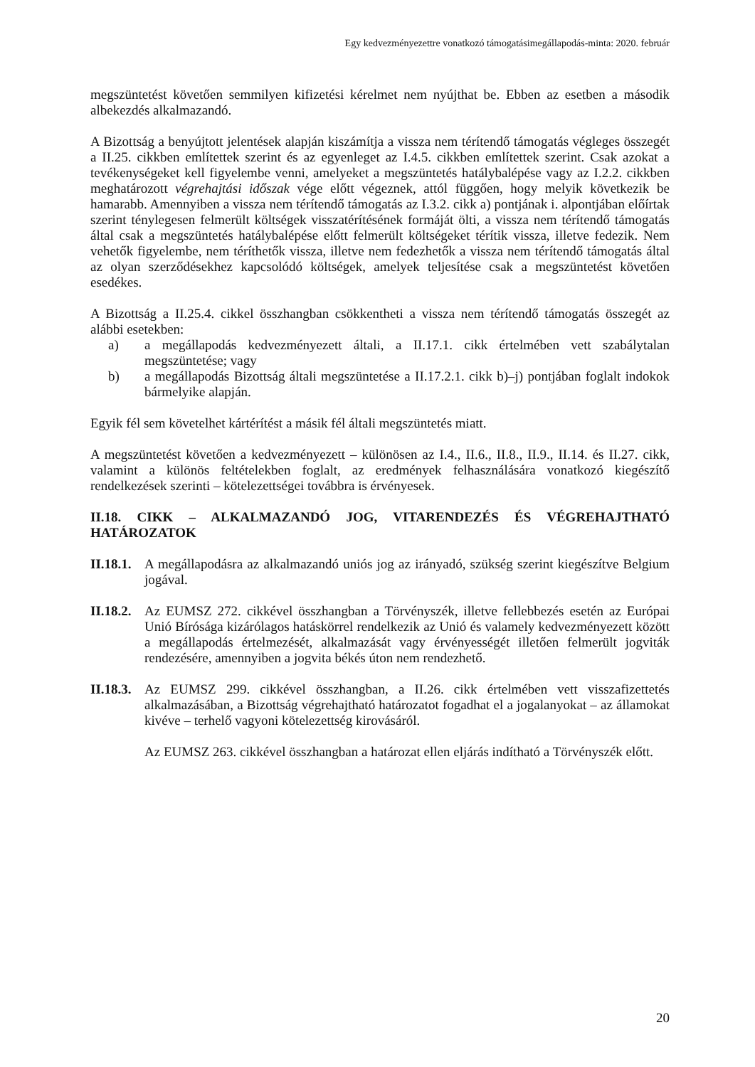Egy kedvezményezettre vonatkozó támogatásimegállapodás-minta: 2020. február
megszüntetést követően semmilyen kifizetési kérelmet nem nyújthat be. Ebben az esetben a második albekezdés alkalmazandó.
A Bizottság a benyújtott jelentések alapján kiszámítja a vissza nem térítendő támogatás végleges összegét a II.25. cikkben említettek szerint és az egyenleget az I.4.5. cikkben említettek szerint. Csak azokat a tevékenységeket kell figyelembe venni, amelyeket a megszüntetés hatálybalépése vagy az I.2.2. cikkben meghatározott végrehajtási időszak vége előtt végeznek, attól függően, hogy melyik következik be hamarabb. Amennyiben a vissza nem térítendő támogatás az I.3.2. cikk a) pontjának i. alpontjában előírtak szerint ténylegesen felmerült költségek visszatérítésének formáját ölti, a vissza nem térítendő támogatás által csak a megszüntetés hatálybalépése előtt felmerült költségeket térítik vissza, illetve fedezik. Nem vehetők figyelembe, nem téríthetők vissza, illetve nem fedezhetők a vissza nem térítendő támogatás által az olyan szerződésekhez kapcsolódó költségek, amelyek teljesítése csak a megszüntetést követően esedékes.
A Bizottság a II.25.4. cikkel összhangban csökkentheti a vissza nem térítendő támogatás összegét az alábbi esetekben:
a) a megállapodás kedvezményezett általi, a II.17.1. cikk értelmében vett szabálytalan megszüntetése; vagy
b) a megállapodás Bizottság általi megszüntetése a II.17.2.1. cikk b)–j) pontjában foglalt indokok bármelyike alapján.
Egyik fél sem követelhet kártérítést a másik fél általi megszüntetés miatt.
A megszüntetést követően a kedvezményezett – különösen az I.4., II.6., II.8., II.9., II.14. és II.27. cikk, valamint a különös feltételekben foglalt, az eredmények felhasználására vonatkozó kiegészítő rendelkezések szerinti – kötelezettségei továbbra is érvényesek.
II.18. CIKK – ALKALMAZANDÓ JOG, VITARENDEZÉS ÉS VÉGREHAJTHATÓ HATÁROZATOK
II.18.1.
A megállapodásra az alkalmazandó uniós jog az irányadó, szükség szerint kiegészítve Belgium jogával.
II.18.2.
Az EUMSZ 272. cikkével összhangban a Törvényszék, illetve fellebbezés esetén az Európai Unió Bírósága kizárólagos hatáskörrel rendelkezik az Unió és valamely kedvezményezett között a megállapodás értelmezését, alkalmazását vagy érvényességét illetően felmerült jogviták rendezésére, amennyiben a jogvita békés úton nem rendezhető.
II.18.3.
Az EUMSZ 299. cikkével összhangban, a II.26. cikk értelmében vett visszafizettetés alkalmazásában, a Bizottság végrehajtható határozatot fogadhat el a jogalanyokat – az államokat kivéve – terhelő vagyoni kötelezettség kirovásáról.
Az EUMSZ 263. cikkével összhangban a határozat ellen eljárás indítható a Törvényszék előtt.
20